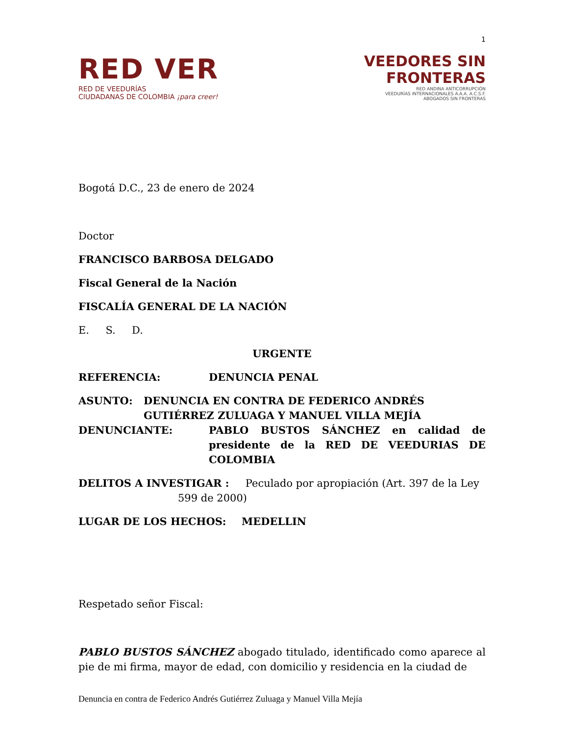1
RED VER
RED DE VEEDURÍAS
CIUDADANAS DE COLOMBIA ¡para creer!
VEEDORES SIN
FRONTERAS
RED ANDINA ANTICORRUPCIÓN
VEEDURÍAS INTERNACIONALES A.A.A. A.C.S.F.
ABOGADOS SIN FRONTERAS
Bogotá D.C., 23 de enero de 2024
Doctor
FRANCISCO BARBOSA DELGADO
Fiscal General de la Nación
FISCALÍA GENERAL DE LA NACIÓN
E. S. D.
URGENTE
REFERENCIA: DENUNCIA PENAL
ASUNTO: DENUNCIA EN CONTRA DE FEDERICO ANDRÉS GUTIÉRREZ ZULUAGA Y MANUEL VILLA MEJÍA
DENUNCIANTE: PABLO BUSTOS SÁNCHEZ en calidad de presidente de la RED DE VEEDURIAS DE COLOMBIA
DELITOS A INVESTIGAR : Peculado por apropiación (Art. 397 de la Ley
599 de 2000)
LUGAR DE LOS HECHOS: MEDELLIN
Respetado señor Fiscal:
PABLO BUSTOS SÁNCHEZ abogado titulado, identificado como aparece al pie de mi firma, mayor de edad, con domicilio y residencia en la ciudad de
Denuncia en contra de Federico Andrés Gutiérrez Zuluaga y Manuel Villa Mejía